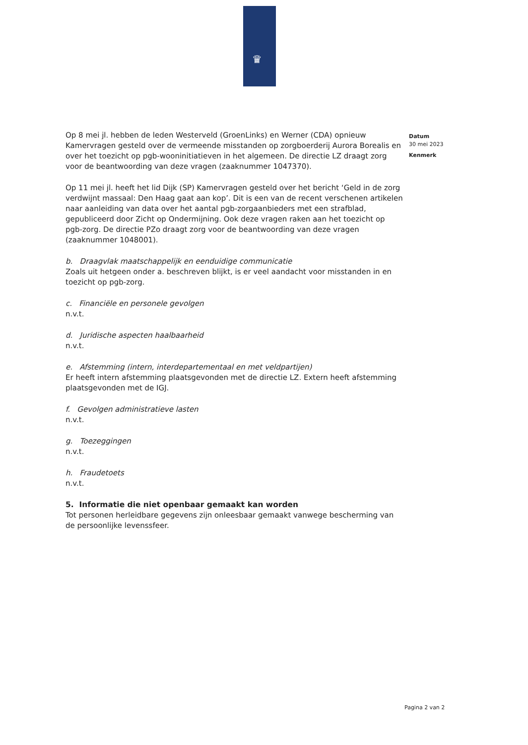♛
Op 8 mei jl. hebben de leden Westerveld (GroenLinks) en Werner (CDA) opnieuw Kamervragen gesteld over de vermeende misstanden op zorgboerderij Aurora Borealis en over het toezicht op pgb-wooninitiatieven in het algemeen. De directie LZ draagt zorg voor de beantwoording van deze vragen (zaaknummer 1047370).
Op 11 mei jl. heeft het lid Dijk (SP) Kamervragen gesteld over het bericht ‘Geld in de zorg verdwijnt massaal: Den Haag gaat aan kop’. Dit is een van de recent verschenen artikelen naar aanleiding van data over het aantal pgb-zorgaanbieders met een strafblad, gepubliceerd door Zicht op Ondermijning. Ook deze vragen raken aan het toezicht op pgb-zorg. De directie PZo draagt zorg voor de beantwoording van deze vragen (zaaknummer 1048001).
b. Draagvlak maatschappelijk en eenduidige communicatie
Zoals uit hetgeen onder a. beschreven blijkt, is er veel aandacht voor misstanden in en toezicht op pgb-zorg.
c. Financiële en personele gevolgen
n.v.t.
d. Juridische aspecten haalbaarheid
n.v.t.
e. Afstemming (intern, interdepartementaal en met veldpartijen)
Er heeft intern afstemming plaatsgevonden met de directie LZ. Extern heeft afstemming plaatsgevonden met de IGJ.
f. Gevolgen administratieve lasten
n.v.t.
g. Toezeggingen
n.v.t.
h. Fraudetoets
n.v.t.
5. Informatie die niet openbaar gemaakt kan worden
Tot personen herleidbare gegevens zijn onleesbaar gemaakt vanwege bescherming van de persoonlijke levenssfeer.
Datum
30 mei 2023
Kenmerk
Pagina 2 van 2